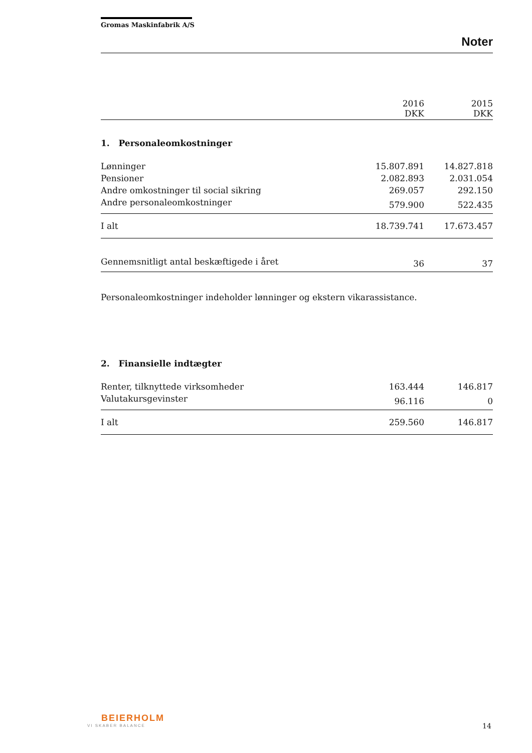Gromas Maskinfabrik A/S
Noter
| | 2016 DKK | 2015 DKK |
| --- | --- | --- |
| 1. Personaleomkostninger | | |
| Lønninger | 15.807.891 | 14.827.818 |
| Pensioner | 2.082.893 | 2.031.054 |
| Andre omkostninger til social sikring | 269.057 | 292.150 |
| Andre personaleomkostninger | 579.900 | 522.435 |
| I alt | 18.739.741 | 17.673.457 |
| Gennemsnitligt antal beskæftigede i året | 36 | 37 |
Personaleomkostninger indeholder lønninger og ekstern vikarassistance.
| 2. Finansielle indtægter | | |
| Renter, tilknyttede virksomheder | 163.444 | 146.817 |
| Valutakursgevinster | 96.116 | 0 |
| I alt | 259.560 | 146.817 |
BEIERHOLM
VI SKABER BALANCE
14